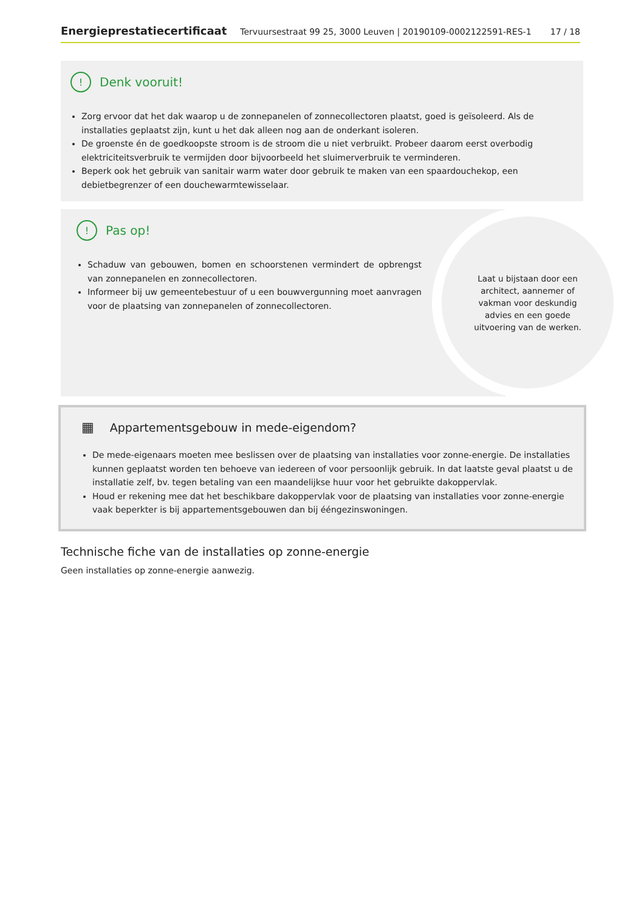Energieprestatiecertificaat Tervuursestraat 99 25, 3000 Leuven | 20190109-0002122591-RES-1 17 / 18
! Denk vooruit!
Zorg ervoor dat het dak waarop u de zonnepanelen of zonnecollectoren plaatst, goed is geïsoleerd. Als de installaties geplaatst zijn, kunt u het dak alleen nog aan de onderkant isoleren.
De groenste én de goedkoopste stroom is de stroom die u niet verbruikt. Probeer daarom eerst overbodig elektriciteitsverbruik te vermijden door bijvoorbeeld het sluimerverbruik te verminderen.
Beperk ook het gebruik van sanitair warm water door gebruik te maken van een spaardouchekop, een debietbegrenzer of een douchewarmtewisselaar.
! Pas op!
Schaduw van gebouwen, bomen en schoorstenen vermindert de opbrengst van zonnepanelen en zonnecollectoren.
Informeer bij uw gemeentebestuur of u een bouwvergunning moet aanvragen voor de plaatsing van zonnepanelen of zonnecollectoren.
Laat u bijstaan door een architect, aannemer of vakman voor deskundig advies en een goede uitvoering van de werken.
▦ Appartementsgebouw in mede-eigendom?
De mede-eigenaars moeten mee beslissen over de plaatsing van installaties voor zonne-energie. De installaties kunnen geplaatst worden ten behoeve van iedereen of voor persoonlijk gebruik. In dat laatste geval plaatst u de installatie zelf, bv. tegen betaling van een maandelijkse huur voor het gebruikte dakoppervlak.
Houd er rekening mee dat het beschikbare dakoppervlak voor de plaatsing van installaties voor zonne-energie vaak beperkter is bij appartementsgebouwen dan bij ééngezinswoningen.
Technische fiche van de installaties op zonne-energie
Geen installaties op zonne-energie aanwezig.